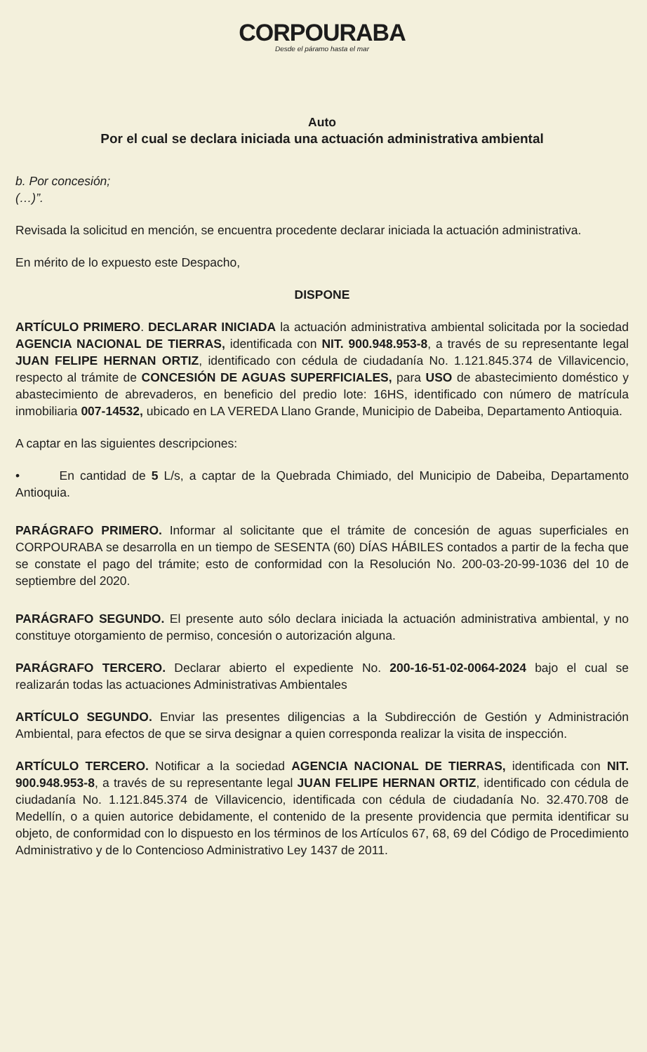CORPOURABA
Desde el páramo hasta el mar
Auto
Por el cual se declara iniciada una actuación administrativa ambiental
b. Por concesión;
(…)”.
Revisada la solicitud en mención, se encuentra procedente declarar iniciada la actuación administrativa.
En mérito de lo expuesto este Despacho,
DISPONE
ARTÍCULO PRIMERO. DECLARAR INICIADA la actuación administrativa ambiental solicitada por la sociedad AGENCIA NACIONAL DE TIERRAS, identificada con NIT. 900.948.953-8, a través de su representante legal JUAN FELIPE HERNAN ORTIZ, identificado con cédula de ciudadanía No. 1.121.845.374 de Villavicencio, respecto al trámite de CONCESIÓN DE AGUAS SUPERFICIALES, para USO de abastecimiento doméstico y abastecimiento de abrevaderos, en beneficio del predio lote: 16HS, identificado con número de matrícula inmobiliaria 007-14532, ubicado en LA VEREDA Llano Grande, Municipio de Dabeiba, Departamento Antioquia.
A captar en las siguientes descripciones:
• En cantidad de 5 L/s, a captar de la Quebrada Chimiado, del Municipio de Dabeiba, Departamento Antioquia.
PARÁGRAFO PRIMERO. Informar al solicitante que el trámite de concesión de aguas superficiales en CORPOURABA se desarrolla en un tiempo de SESENTA (60) DÍAS HÁBILES contados a partir de la fecha que se constate el pago del trámite; esto de conformidad con la Resolución No. 200-03-20-99-1036 del 10 de septiembre del 2020.
PARÁGRAFO SEGUNDO. El presente auto sólo declara iniciada la actuación administrativa ambiental, y no constituye otorgamiento de permiso, concesión o autorización alguna.
PARÁGRAFO TERCERO. Declarar abierto el expediente No. 200-16-51-02-0064-2024 bajo el cual se realizarán todas las actuaciones Administrativas Ambientales
ARTÍCULO SEGUNDO. Enviar las presentes diligencias a la Subdirección de Gestión y Administración Ambiental, para efectos de que se sirva designar a quien corresponda realizar la visita de inspección.
ARTÍCULO TERCERO. Notificar a la sociedad AGENCIA NACIONAL DE TIERRAS, identificada con NIT. 900.948.953-8, a través de su representante legal JUAN FELIPE HERNAN ORTIZ, identificado con cédula de ciudadanía No. 1.121.845.374 de Villavicencio, identificada con cédula de ciudadanía No. 32.470.708 de Medellín, o a quien autorice debidamente, el contenido de la presente providencia que permita identificar su objeto, de conformidad con lo dispuesto en los términos de los Artículos 67, 68, 69 del Código de Procedimiento Administrativo y de lo Contencioso Administrativo Ley 1437 de 2011.